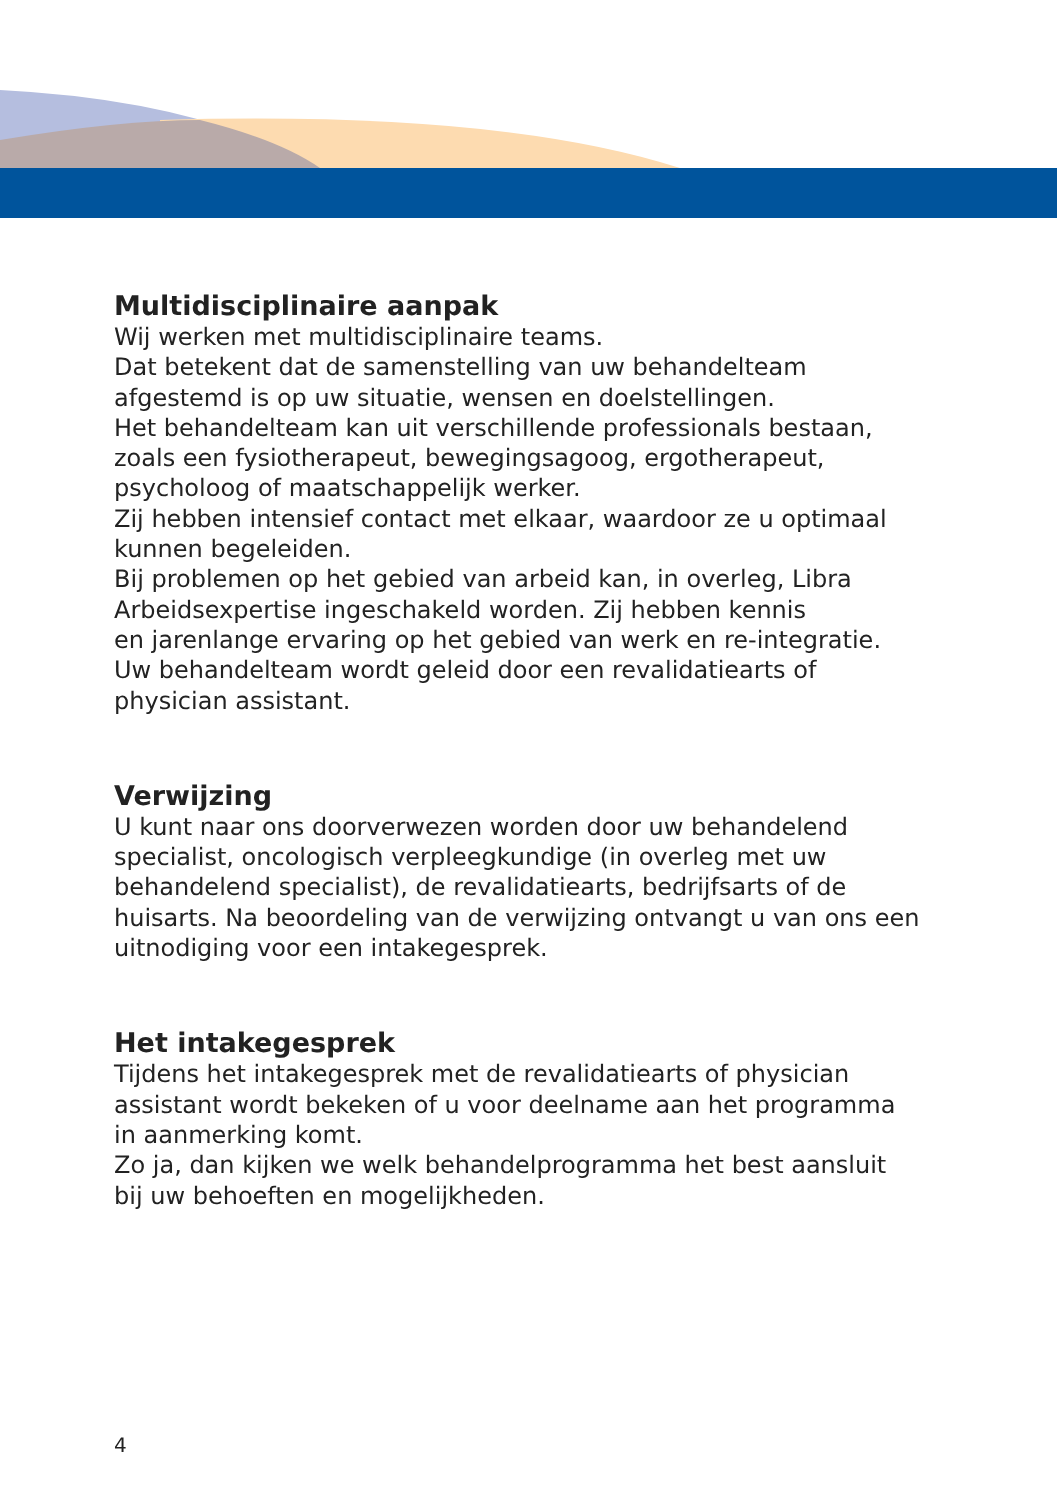Multidisciplinaire aanpak
Wij werken met multidisciplinaire teams.
Dat betekent dat de samenstelling van uw behandelteam
afgestemd is op uw situatie, wensen en doelstellingen.
Het behandelteam kan uit verschillende professionals bestaan,
zoals een fysiotherapeut, bewegingsagoog, ergotherapeut,
psycholoog of maatschappelijk werker.
Zij hebben intensief contact met elkaar, waardoor ze u optimaal
kunnen begeleiden.
Bij problemen op het gebied van arbeid kan, in overleg, Libra
Arbeidsexpertise ingeschakeld worden. Zij hebben kennis
en jarenlange ervaring op het gebied van werk en re-integratie.
Uw behandelteam wordt geleid door een revalidatiearts of
physician assistant.
Verwijzing
U kunt naar ons doorverwezen worden door uw behandelend
specialist, oncologisch verpleegkundige (in overleg met uw
behandelend specialist), de revalidatiearts, bedrijfsarts of de
huisarts. Na beoordeling van de verwijzing ontvangt u van ons een
uitnodiging voor een intakegesprek.
Het intakegesprek
Tijdens het intakegesprek met de revalidatiearts of physician
assistant wordt bekeken of u voor deelname aan het programma
in aanmerking komt.
Zo ja, dan kijken we welk behandelprogramma het best aansluit
bij uw behoeften en mogelijkheden.
4